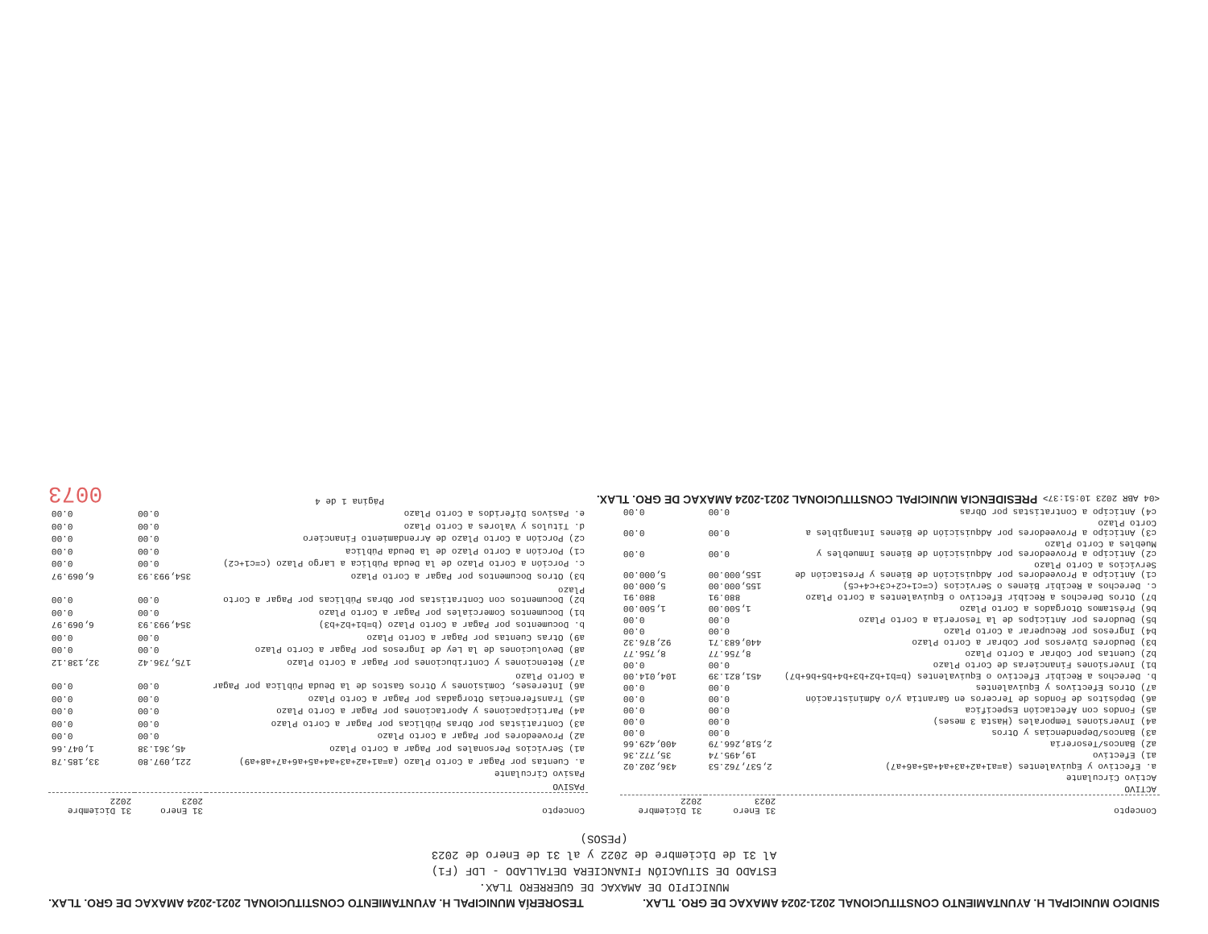SINDICO MUNICIPAL H. AYUNTAMIENTO CONSTITUCIONAL 2021-2024 AMAXAC DE GRO. TLAX.
TESORERÍA MUNICIPAL H. AYUNTAMIENTO CONSTITUCIONAL 2021-2024 AMAXAC DE GRO. TLAX.
MUNICIPIO DE AMAXAC DE GUERRERO TLAX.
ESTADO DE SITUACIÓN FINANCIERA DETALLADO - LDF (F1)
Al 31 de Diciembre de 2022 y al 31 de Enero de 2023
(PESOS)
| Concepto | 31 Enero 2023 | 31 Diciembre 2022 |
| --- | --- | --- |
| ACTIVO | | |
| Activo Circulante | | |
| a. Efectivo y Equivalentes (a=a1+a2+a3+a4+a5+a6+a7) | 2,537,762.53 | 436,202.02 |
| a1) Efectivo | 19,495.74 | 35,772.36 |
| a2) Bancos/Tesorería | 2,518,266.79 | 400,429.66 |
| a3) Bancos/Dependencias y Otros | 0.00 | 0.00 |
| a4) Inversiones Temporales (Hasta 3 meses) | 0.00 | 0.00 |
| a5) Fondos con Afectación Específica | 0.00 | 0.00 |
| a6) Depósitos de Fondos de Terceros en Garantía y/o Administración | 0.00 | 0.00 |
| a7) Otros Efectivos y Equivalentes | 0.00 | 0.00 |
| b. Derechos a Recibir Efectivo o Equivalentes (b=b1+b2+b3+b4+b5+b6+b7) | 451,821.39 | 104,014.00 |
| b1) Inversiones Financieras de Corto Plazo | 0.00 | 0.00 |
| b2) Cuentas por Cobrar a Corto Plazo | 8,756.77 | 8,756.77 |
| b3) Deudores Diversos por Cobrar a Corto Plazo | 440,683.71 | 92,876.32 |
| b4) Ingresos por Recuperar a Corto Plazo | 0.00 | 0.00 |
| b5) Deudores por Anticipos de la Tesorería a Corto Plazo | 0.00 | 0.00 |
| b6) Préstamos Otorgados a Corto Plazo | 1,500.00 | 1,500.00 |
| b7) Otros Derechos a Recibir Efectivo o Equivalentes a Corto Plazo | 880.91 | 880.91 |
| c. Derechos a Recibir Bienes o Servicios (c=c1+c2+c3+c4+c5) | 155,000.00 | 5,000.00 |
| c1) Anticipo a Proveedores por Adquisición de Bienes y Prestación de Servicios a Corto Plazo | 155,000.00 | 5,000.00 |
| c2) Anticipo a Proveedores por Adquisición de Bienes Inmuebles y Muebles a Corto Plazo | 0.00 | 0.00 |
| c3) Anticipo a Proveedores por Adquisición de Bienes Intangibles a Corto Plazo | 0.00 | 0.00 |
| c4) Anticipo a Contratistas por Obras | 0.00 | 0.00 |
| Concepto | 31 Enero 2023 | 31 Diciembre 2022 |
| --- | --- | --- |
| PASIVO | | |
| Pasivo Circulante | | |
| a. Cuentas por Pagar a Corto Plazo (a=a1+a2+a3+a4+a5+a6+a7+a8+a9) | 221,097.80 | 33,185.78 |
| a1) Servicios Personales por Pagar a Corto Plazo | 45,361.38 | 1,047.66 |
| a2) Proveedores por Pagar a Corto Plazo | 0.00 | 0.00 |
| a3) Contratistas por Obras Públicas por Pagar a Corto Plazo | 0.00 | 0.00 |
| a4) Participaciones y Aportaciones por Pagar a Corto Plazo | 0.00 | 0.00 |
| a5) Transferencias Otorgadas por Pagar a Corto Plazo | 0.00 | 0.00 |
| a6) Intereses, Comisiones y Otros Gastos de la Deuda Pública por Pagar a Corto Plazo | 0.00 | 0.00 |
| a7) Retenciones y Contribuciones por Pagar a Corto Plazo | 175,736.42 | 32,138.12 |
| a8) Devoluciones de la Ley de Ingresos por Pagar a Corto Plazo | 0.00 | 0.00 |
| a9) Otras Cuentas por Pagar a Corto Plazo | 0.00 | 0.00 |
| b. Documentos por Pagar a Corto Plazo (b=b1+b2+b3) | 354,993.93 | 6,069.97 |
| b1) Documentos Comerciales por Pagar a Corto Plazo | 0.00 | 0.00 |
| b2) Documentos con Contratistas por Obras Públicas por Pagar a Corto Plazo | 0.00 | 0.00 |
| b3) Otros Documentos por Pagar a Corto Plazo | 354,993.93 | 6,069.97 |
| c. Porción a Corto Plazo de la Deuda Pública a Largo Plazo (c=c1+c2) | 0.00 | 0.00 |
| c1) Porción a Corto Plazo de la Deuda Pública | 0.00 | 0.00 |
| c2) Porción a Corto Plazo de Arrendamiento Financiero | 0.00 | 0.00 |
| d. Títulos y Valores a Corto Plazo | 0.00 | 0.00 |
| e. Pasivos Diferidos a Corto Plazo | 0.00 | 0.00 |
<04 ABR 2023 10:51:37> PRESIDENCIA MUNICIPAL CONSTITUCIONAL 2021-2024 AMAXAC DE GRO. TLAX.
Página 1 de 4
0073